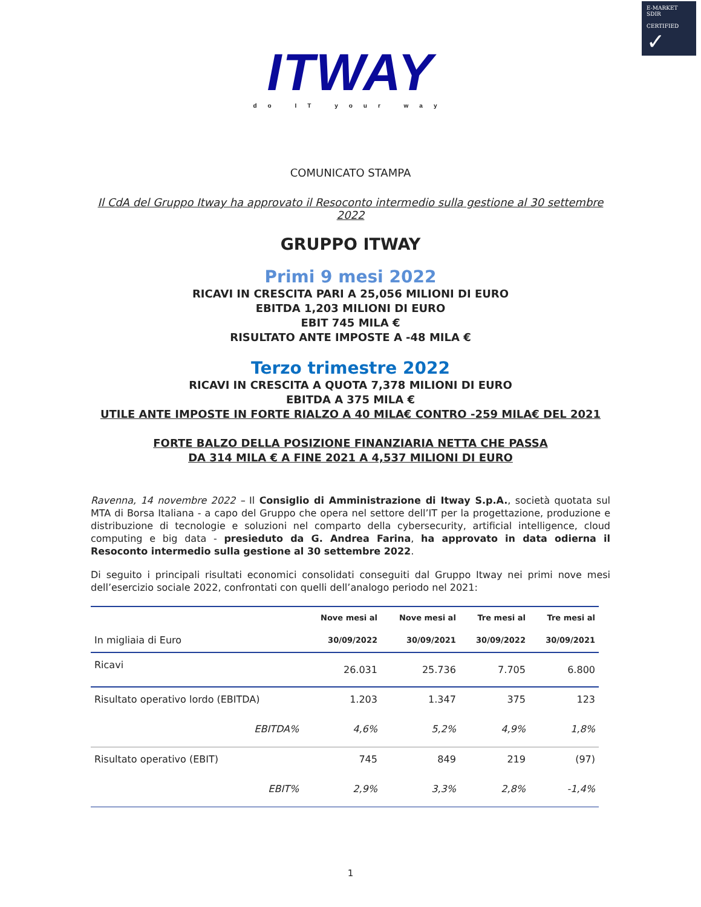E-MARKET
SDIR
CERTIFIED
✓
ITWAY
do IT your way
COMUNICATO STAMPA
Il CdA del Gruppo Itway ha approvato il Resoconto intermedio sulla gestione al 30 settembre 2022
GRUPPO ITWAY
Primi 9 mesi 2022
RICAVI IN CRESCITA PARI A 25,056 MILIONI DI EURO
EBITDA 1,203 MILIONI DI EURO
EBIT 745 MILA €
RISULTATO ANTE IMPOSTE A -48 MILA €
Terzo trimestre 2022
RICAVI IN CRESCITA A QUOTA 7,378 MILIONI DI EURO
EBITDA A 375 MILA €
UTILE ANTE IMPOSTE IN FORTE RIALZO A 40 MILA€ CONTRO -259 MILA€ DEL 2021
FORTE BALZO DELLA POSIZIONE FINANZIARIA NETTA CHE PASSA
DA 314 MILA € A FINE 2021 A 4,537 MILIONI DI EURO
Ravenna, 14 novembre 2022 – Il Consiglio di Amministrazione di Itway S.p.A., società quotata sul MTA di Borsa Italiana - a capo del Gruppo che opera nel settore dell’IT per la progettazione, produzione e distribuzione di tecnologie e soluzioni nel comparto della cybersecurity, artificial intelligence, cloud computing e big data - presieduto da G. Andrea Farina, ha approvato in data odierna il Resoconto intermedio sulla gestione al 30 settembre 2022.
Di seguito i principali risultati economici consolidati conseguiti dal Gruppo Itway nei primi nove mesi dell’esercizio sociale 2022, confrontati con quelli dell’analogo periodo nel 2021:
| | Nove mesi al | Nove mesi al | Tre mesi al | Tre mesi al |
| --- | --- | --- | --- | --- |
| In migliaia di Euro | 30/09/2022 | 30/09/2021 | 30/09/2022 | 30/09/2021 |
| Ricavi | 26.031 | 25.736 | 7.705 | 6.800 |
| Risultato operativo lordo (EBITDA) | 1.203 | 1.347 | 375 | 123 |
| EBITDA% | 4,6% | 5,2% | 4,9% | 1,8% |
| Risultato operativo (EBIT) | 745 | 849 | 219 | (97) |
| EBIT% | 2,9% | 3,3% | 2,8% | -1,4% |
1